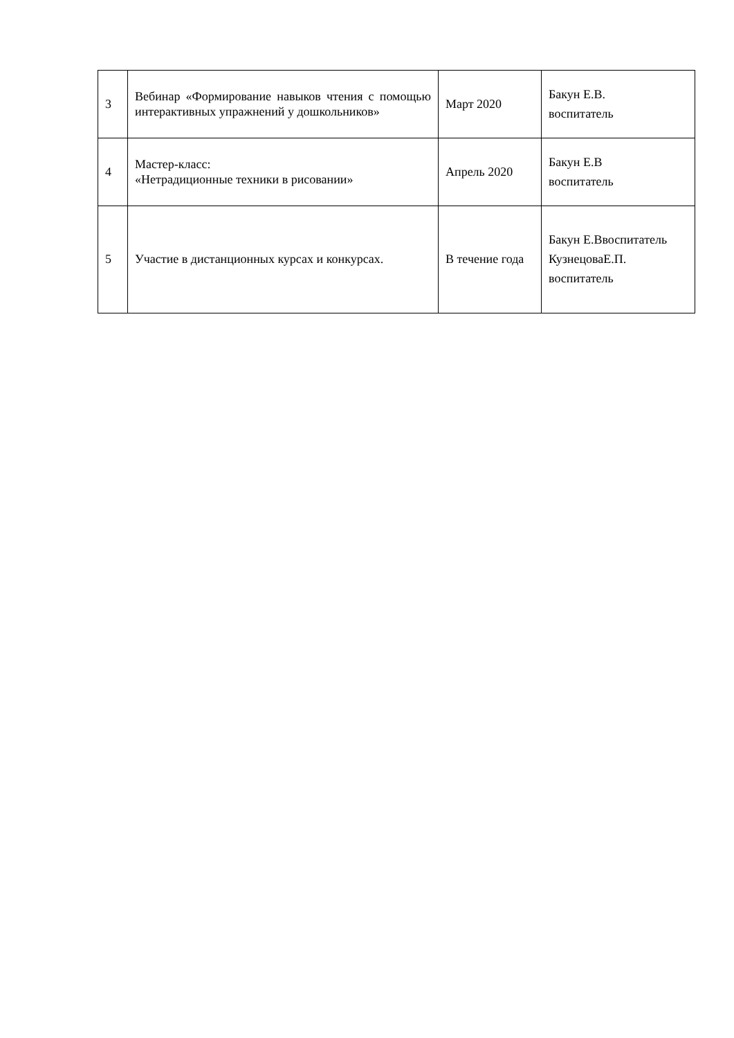| 3 | Вебинар «Формирование навыков чтения с помощью интерактивных упражнений у дошкольников» | Март 2020 | Бакун Е.В. воспитатель |
| 4 | Мастер-класс: «Нетрадиционные техники в рисовании» | Апрель 2020 | Бакун Е.В воспитатель |
| 5 | Участие в дистанционных курсах и конкурсах. | В течение года | Бакун Е.Ввоспитатель КузнецоваЕ.П. воспитатель |